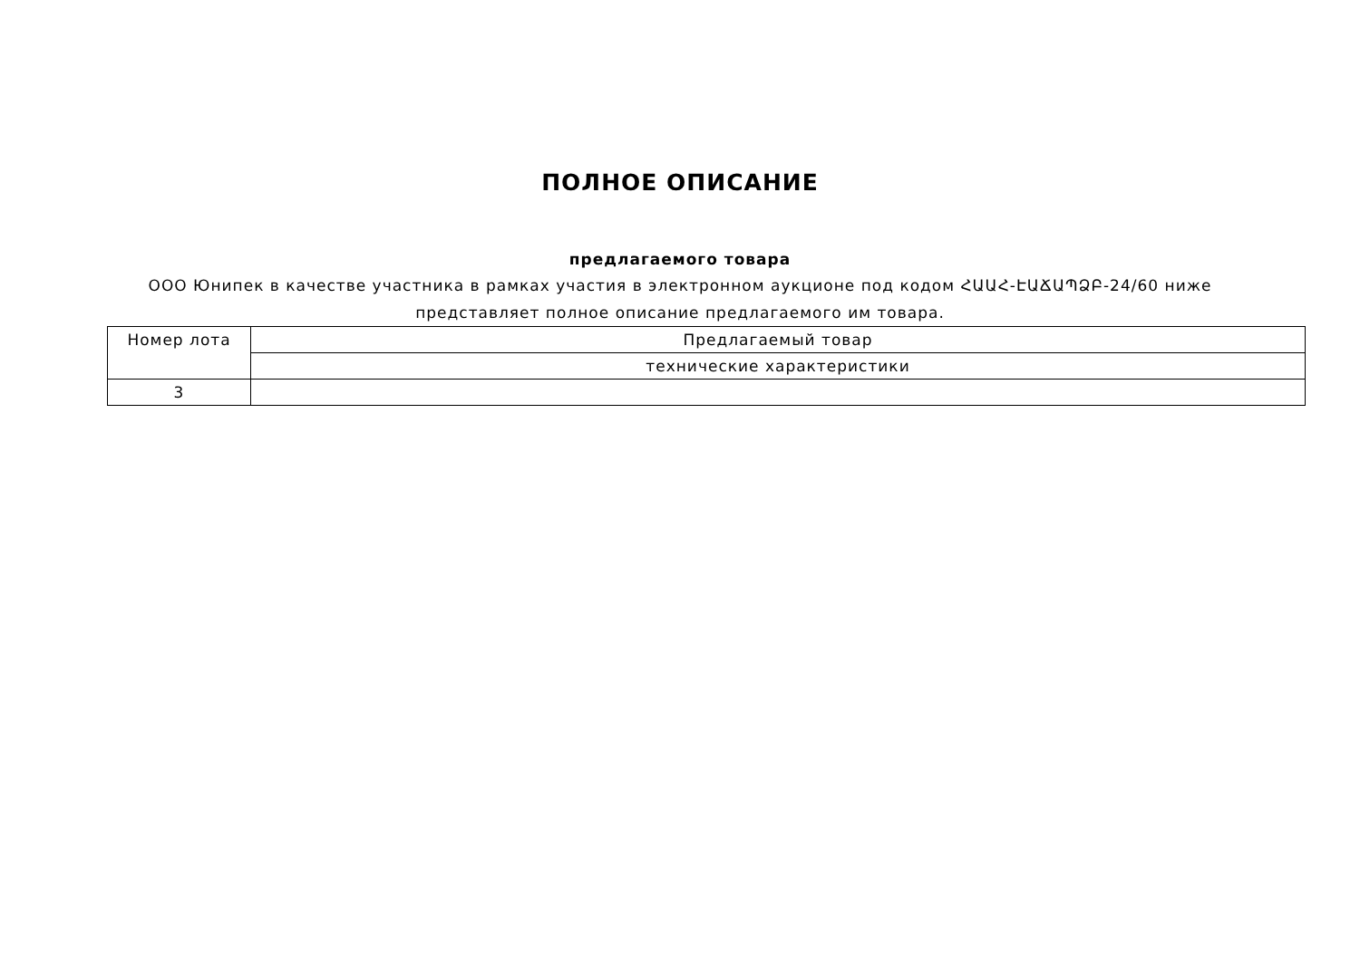ПОЛНОЕ ОПИСАНИЕ
предлагаемого товара
ООО Юнипек в качестве участника в рамках участия в электронном аукционе под кодом ՀԱԱՀ-ԷԱՃԱՊՁԲ-24/60 ниже представляет полное описание предлагаемого им товара.
| Номер лота | Предлагаемый товар |
| | технические характеристики |
| 3 | |